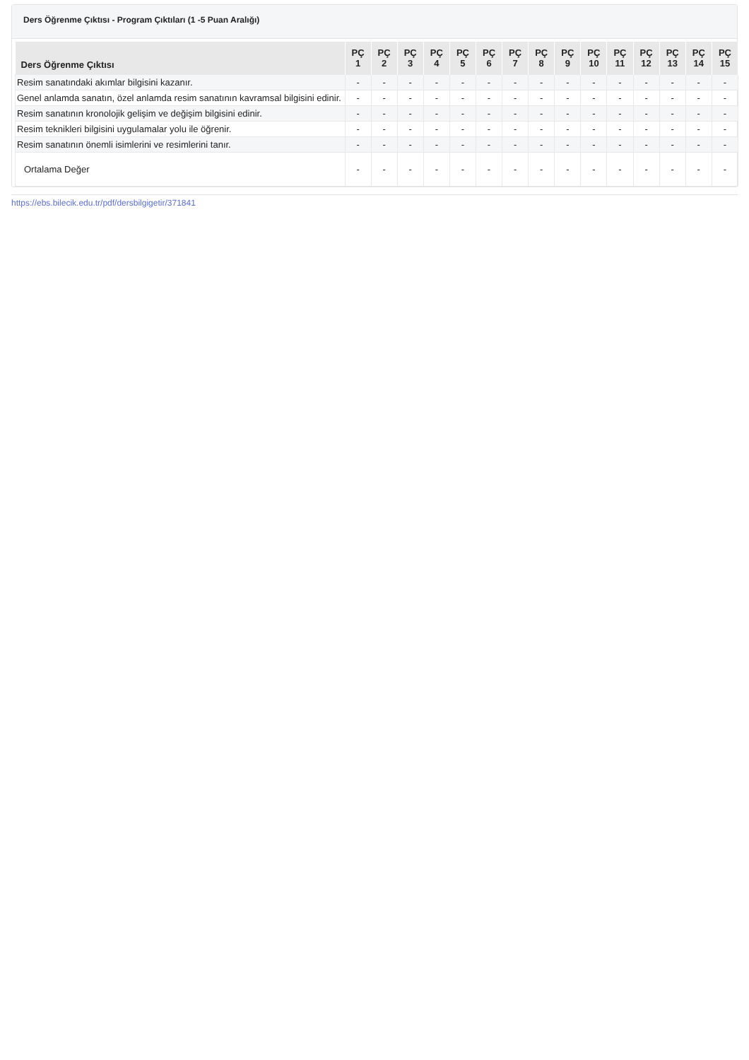Ders Öğrenme Çıktısı - Program Çıktıları (1 -5 Puan Aralığı)
| Ders Öğrenme Çıktısı | PÇ 1 | PÇ 2 | PÇ 3 | PÇ 4 | PÇ 5 | PÇ 6 | PÇ 7 | PÇ 8 | PÇ 9 | PÇ 10 | PÇ 11 | PÇ 12 | PÇ 13 | PÇ 14 | PÇ 15 |
| --- | --- | --- | --- | --- | --- | --- | --- | --- | --- | --- | --- | --- | --- | --- | --- |
| Resim sanatındaki akımlar bilgisini kazanır. | - | - | - | - | - | - | - | - | - | - | - | - | - | - | - |
| Genel anlamda sanatın, özel anlamda resim sanatının kavramsal bilgisini edinir. | - | - | - | - | - | - | - | - | - | - | - | - | - | - | - |
| Resim sanatının kronolojik gelişim ve değişim bilgisini edinir. | - | - | - | - | - | - | - | - | - | - | - | - | - | - | - |
| Resim teknikleri bilgisini uygulamalar yolu ile öğrenir. | - | - | - | - | - | - | - | - | - | - | - | - | - | - | - |
| Resim sanatının önemli isimlerini ve resimlerini tanır. | - | - | - | - | - | - | - | - | - | - | - | - | - | - | - |
| Ortalama Değer | - | - | - | - | - | - | - | - | - | - | - | - | - | - | - |
https://ebs.bilecik.edu.tr/pdf/dersbilgigetir/371841